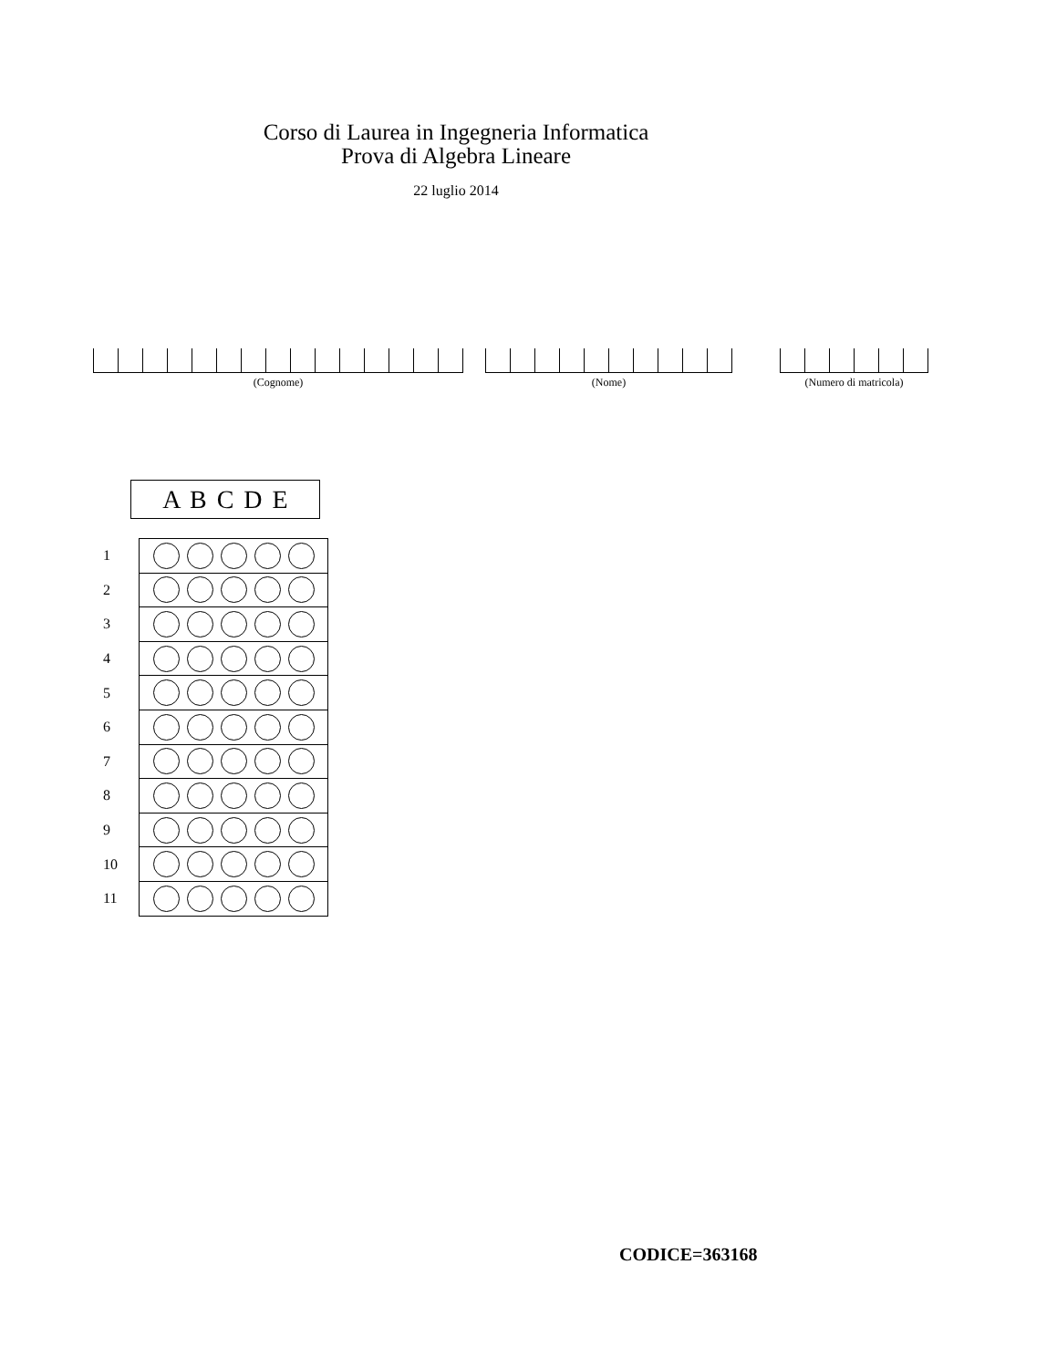Corso di Laurea in Ingegneria Informatica
Prova di Algebra Lineare
22 luglio 2014
(Cognome) (Nome) (Numero di matricola)
A B C D E
| 1 | |
| 2 | |
| 3 | |
| 4 | |
| 5 | |
| 6 | |
| 7 | |
| 8 | |
| 9 | |
| 10 | |
| 11 | |
CODICE=363168